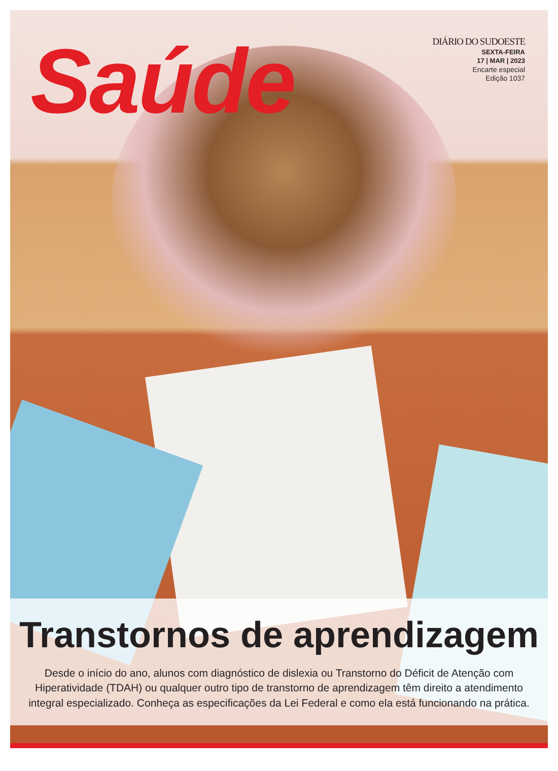Saúde
DIÁRIO DO SUDOESTE
SEXTA-FEIRA
17 | MAR | 2023
Encarte especial
Edição 1037
Transtornos de aprendizagem
Desde o início do ano, alunos com diagnóstico de dislexia ou Transtorno do Déficit de Atenção com Hiperatividade (TDAH) ou qualquer outro tipo de transtorno de aprendizagem têm direito a atendimento integral especializado. Conheça as especificações da Lei Federal e como ela está funcionando na prática.